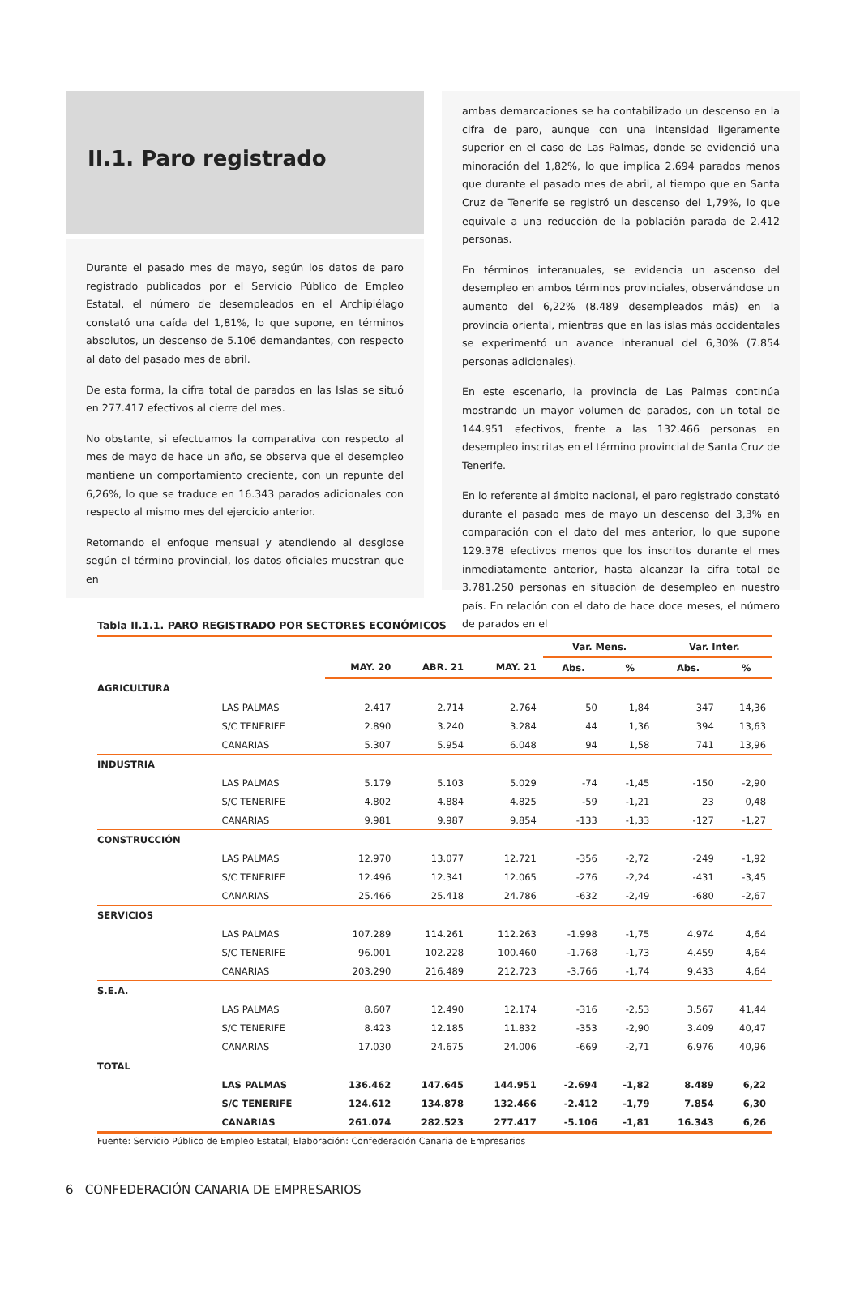II.1. Paro registrado
Durante el pasado mes de mayo, según los datos de paro registrado publicados por el Servicio Público de Empleo Estatal, el número de desempleados en el Archipiélago constató una caída del 1,81%, lo que supone, en términos absolutos, un descenso de 5.106 demandantes, con respecto al dato del pasado mes de abril.
De esta forma, la cifra total de parados en las Islas se situó en 277.417 efectivos al cierre del mes.
No obstante, si efectuamos la comparativa con respecto al mes de mayo de hace un año, se observa que el desempleo mantiene un comportamiento creciente, con un repunte del 6,26%, lo que se traduce en 16.343 parados adicionales con respecto al mismo mes del ejercicio anterior.
Retomando el enfoque mensual y atendiendo al desglose según el término provincial, los datos oficiales muestran que en
ambas demarcaciones se ha contabilizado un descenso en la cifra de paro, aunque con una intensidad ligeramente superior en el caso de Las Palmas, donde se evidenció una minoración del 1,82%, lo que implica 2.694 parados menos que durante el pasado mes de abril, al tiempo que en Santa Cruz de Tenerife se registró un descenso del 1,79%, lo que equivale a una reducción de la población parada de 2.412 personas.
En términos interanuales, se evidencia un ascenso del desempleo en ambos términos provinciales, observándose un aumento del 6,22% (8.489 desempleados más) en la provincia oriental, mientras que en las islas más occidentales se experimentó un avance interanual del 6,30% (7.854 personas adicionales).
En este escenario, la provincia de Las Palmas continúa mostrando un mayor volumen de parados, con un total de 144.951 efectivos, frente a las 132.466 personas en desempleo inscritas en el término provincial de Santa Cruz de Tenerife.
En lo referente al ámbito nacional, el paro registrado constató durante el pasado mes de mayo un descenso del 3,3% en comparación con el dato del mes anterior, lo que supone 129.378 efectivos menos que los inscritos durante el mes inmediatamente anterior, hasta alcanzar la cifra total de 3.781.250 personas en situación de desempleo en nuestro país. En relación con el dato de hace doce meses, el número de parados en el
Tabla II.1.1. PARO REGISTRADO POR SECTORES ECONÓMICOS
| | | | | | Var. Mens. | | Var. Inter. | |
| --- | --- | --- | --- | --- | --- | --- | --- | --- |
| | | MAY. 20 | ABR. 21 | MAY. 21 | Abs. | % | Abs. | % |
| AGRICULTURA | | | | | | | | |
| | LAS PALMAS | 2.417 | 2.714 | 2.764 | 50 | 1,84 | 347 | 14,36 |
| | S/C TENERIFE | 2.890 | 3.240 | 3.284 | 44 | 1,36 | 394 | 13,63 |
| | CANARIAS | 5.307 | 5.954 | 6.048 | 94 | 1,58 | 741 | 13,96 |
| INDUSTRIA | | | | | | | | |
| | LAS PALMAS | 5.179 | 5.103 | 5.029 | -74 | -1,45 | -150 | -2,90 |
| | S/C TENERIFE | 4.802 | 4.884 | 4.825 | -59 | -1,21 | 23 | 0,48 |
| | CANARIAS | 9.981 | 9.987 | 9.854 | -133 | -1,33 | -127 | -1,27 |
| CONSTRUCCIÓN | | | | | | | | |
| | LAS PALMAS | 12.970 | 13.077 | 12.721 | -356 | -2,72 | -249 | -1,92 |
| | S/C TENERIFE | 12.496 | 12.341 | 12.065 | -276 | -2,24 | -431 | -3,45 |
| | CANARIAS | 25.466 | 25.418 | 24.786 | -632 | -2,49 | -680 | -2,67 |
| SERVICIOS | | | | | | | | |
| | LAS PALMAS | 107.289 | 114.261 | 112.263 | -1.998 | -1,75 | 4.974 | 4,64 |
| | S/C TENERIFE | 96.001 | 102.228 | 100.460 | -1.768 | -1,73 | 4.459 | 4,64 |
| | CANARIAS | 203.290 | 216.489 | 212.723 | -3.766 | -1,74 | 9.433 | 4,64 |
| S.E.A. | | | | | | | | |
| | LAS PALMAS | 8.607 | 12.490 | 12.174 | -316 | -2,53 | 3.567 | 41,44 |
| | S/C TENERIFE | 8.423 | 12.185 | 11.832 | -353 | -2,90 | 3.409 | 40,47 |
| | CANARIAS | 17.030 | 24.675 | 24.006 | -669 | -2,71 | 6.976 | 40,96 |
| TOTAL | | | | | | | | |
| | LAS PALMAS | 136.462 | 147.645 | 144.951 | -2.694 | -1,82 | 8.489 | 6,22 |
| | S/C TENERIFE | 124.612 | 134.878 | 132.466 | -2.412 | -1,79 | 7.854 | 6,30 |
| | CANARIAS | 261.074 | 282.523 | 277.417 | -5.106 | -1,81 | 16.343 | 6,26 |
Fuente: Servicio Público de Empleo Estatal; Elaboración: Confederación Canaria de Empresarios
6 CONFEDERACIÓN CANARIA DE EMPRESARIOS